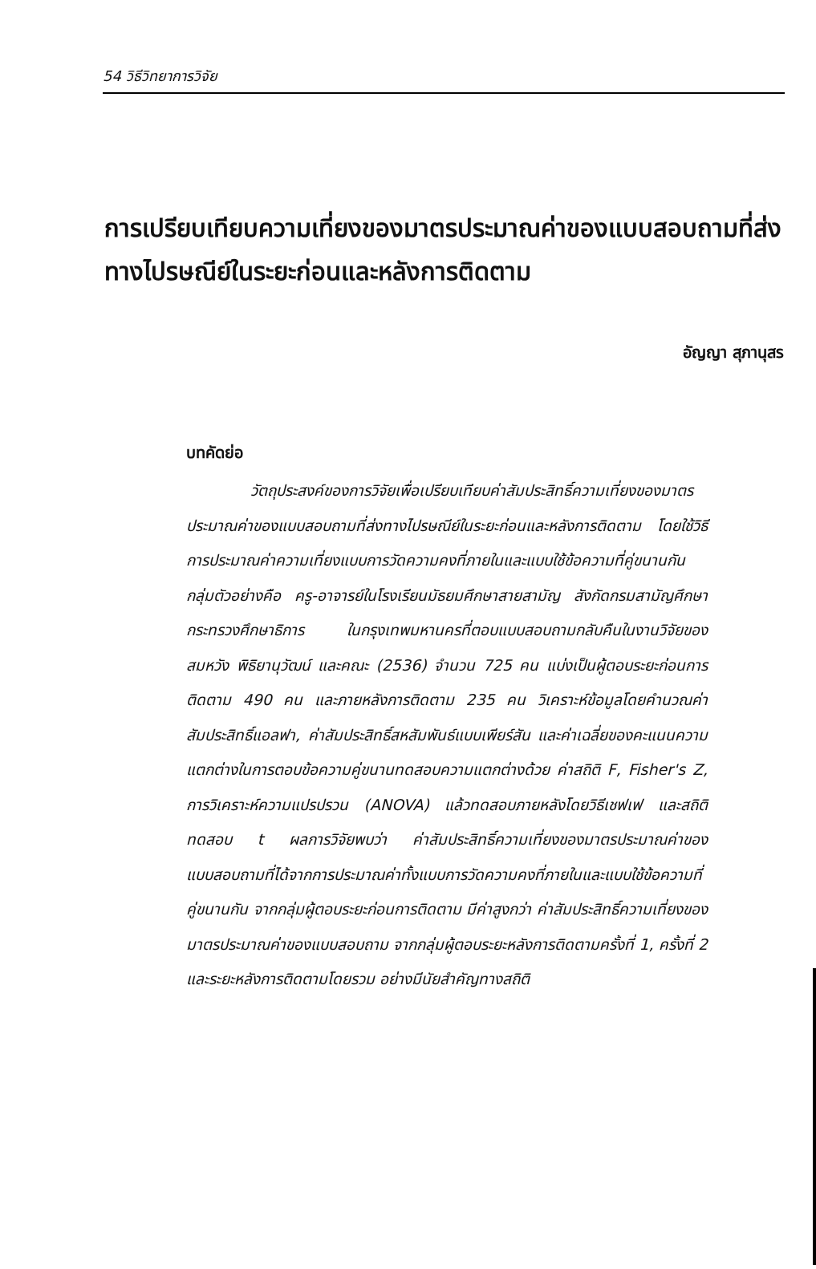54 วิธีวิทยาการวิจัย
การเปรียบเทียบความเที่ยงของมาตรประมาณค่าของแบบสอบถามที่ส่งทางไปรษณีย์ในระยะก่อนและหลังการติดตาม
อัญญา สุภานุสร
บทคัดย่อ
วัตถุประสงค์ของการวิจัยเพื่อเปรียบเทียบค่าสัมประสิทธิ์ความเที่ยงของมาตรประมาณค่าของแบบสอบถามที่ส่งทางไปรษณีย์ในระยะก่อนและหลังการติดตาม โดยใช้วิธีการประมาณค่าความเที่ยงแบบการวัดความคงที่ภายในและแบบใช้ข้อความที่คู่ขนานกัน กลุ่มตัวอย่างคือ ครู-อาจารย์ในโรงเรียนมัธยมศึกษาสายสามัญ สังกัดกรมสามัญศึกษา กระทรวงศึกษาธิการ ในกรุงเทพมหานครที่ตอบแบบสอบถามกลับคืนในงานวิจัยของ สมหวัง พิธิยานุวัฒน์ และคณะ (2536) จำนวน 725 คน แบ่งเป็นผู้ตอบระยะก่อนการติดตาม 490 คน และภายหลังการติดตาม 235 คน วิเคราะห์ข้อมูลโดยคำนวณค่าสัมประสิทธิ์แอลฟา, ค่าสัมประสิทธิ์สหสัมพันธ์แบบเพียร์สัน และค่าเฉลี่ยของคะแนนความแตกต่างในการตอบข้อความคู่ขนานทดสอบความแตกต่างด้วย ค่าสถิติ F, Fisher's Z, การวิเคราะห์ความแปรปรวน (ANOVA) แล้วทดสอบภายหลังโดยวิธีเชฟเฟ และสถิติทดสอบ t ผลการวิจัยพบว่า ค่าสัมประสิทธิ์ความเที่ยงของมาตรประมาณค่าของแบบสอบถามที่ได้จากการประมาณค่าทั้งแบบการวัดความคงที่ภายในและแบบใช้ข้อความที่คู่ขนานกัน จากกลุ่มผู้ตอบระยะก่อนการติดตาม มีค่าสูงกว่า ค่าสัมประสิทธิ์ความเที่ยงของมาตรประมาณค่าของแบบสอบถาม จากกลุ่มผู้ตอบระยะหลังการติดตามครั้งที่ 1, ครั้งที่ 2 และระยะหลังการติดตามโดยรวม อย่างมีนัยสำคัญทางสถิติ